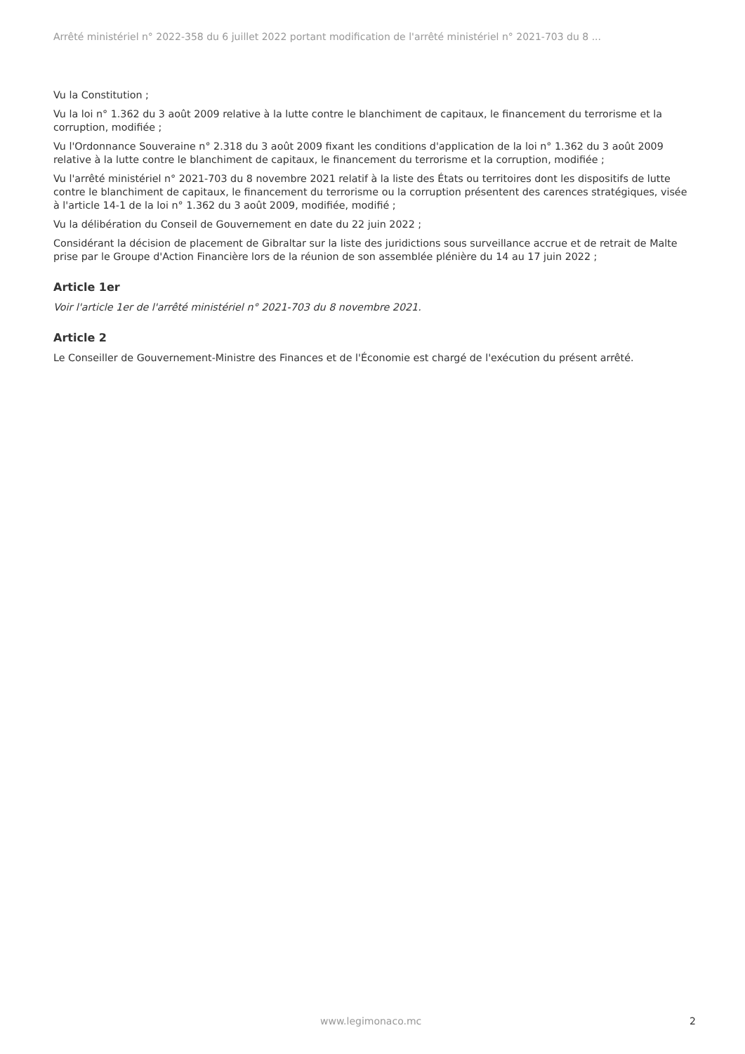Arrêté ministériel n° 2022-358 du 6 juillet 2022 portant modification de l'arrêté ministériel n° 2021-703 du 8 ...
Vu la Constitution ;
Vu la loi n° 1.362 du 3 août 2009 relative à la lutte contre le blanchiment de capitaux, le financement du terrorisme et la corruption, modifiée ;
Vu l'Ordonnance Souveraine n° 2.318 du 3 août 2009 fixant les conditions d'application de la loi n° 1.362 du 3 août 2009 relative à la lutte contre le blanchiment de capitaux, le financement du terrorisme et la corruption, modifiée ;
Vu l'arrêté ministériel n° 2021-703 du 8 novembre 2021 relatif à la liste des États ou territoires dont les dispositifs de lutte contre le blanchiment de capitaux, le financement du terrorisme ou la corruption présentent des carences stratégiques, visée à l'article 14-1 de la loi n° 1.362 du 3 août 2009, modifiée, modifié ;
Vu la délibération du Conseil de Gouvernement en date du 22 juin 2022 ;
Considérant la décision de placement de Gibraltar sur la liste des juridictions sous surveillance accrue et de retrait de Malte prise par le Groupe d'Action Financière lors de la réunion de son assemblée plénière du 14 au 17 juin 2022 ;
Article 1er
Voir l'article 1er de l'arrêté ministériel n° 2021-703 du 8 novembre 2021.
Article 2
Le Conseiller de Gouvernement-Ministre des Finances et de l'Économie est chargé de l'exécution du présent arrêté.
www.legimonaco.mc 2